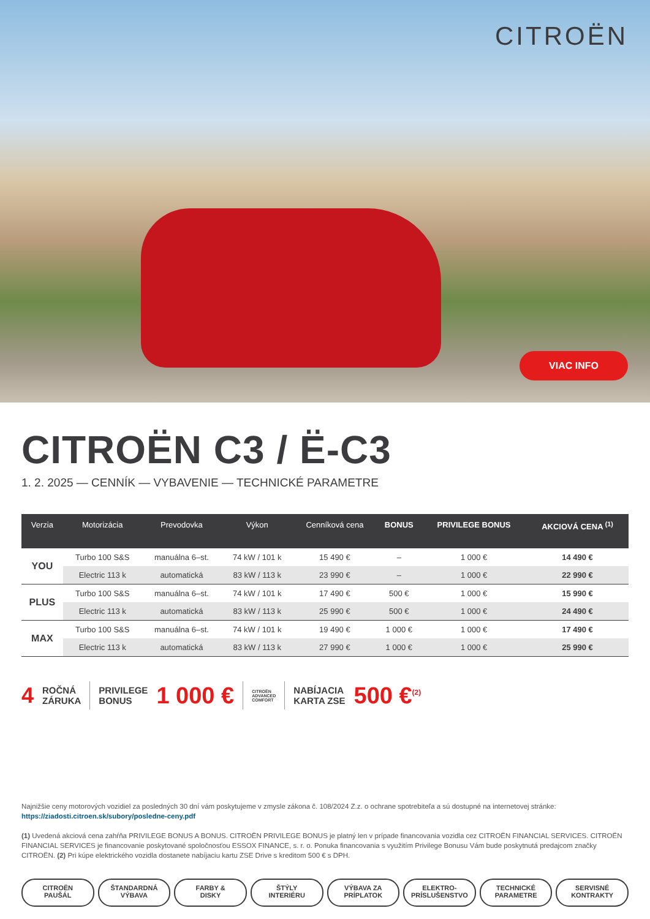CITROËN
VIAC INFO
CITROËN C3 / Ë-C3
1. 2. 2025 — CENNÍK — VYBAVENIE — TECHNICKÉ PARAMETRE
| Verzia | Motorizácia | Prevodovka | Výkon | Cenníková cena | BONUS | PRIVILEGE BONUS | AKCIOVÁ CENA <sup>(1)</sup> |
| --- | --- | --- | --- | --- | --- | --- | --- |
| YOU | Turbo 100 S&S | manuálna 6–st. | 74 kW / 101 k | 15 490 € | – | 1 000 € | 14 490 € |
| | Electric 113 k | automatická | 83 kW / 113 k | 23 990 € | – | 1 000 € | 22 990 € |
| PLUS | Turbo 100 S&S | manuálna 6–st. | 74 kW / 101 k | 17 490 € | 500 € | 1 000 € | 15 990 € |
| | Electric 113 k | automatická | 83 kW / 113 k | 25 990 € | 500 € | 1 000 € | 24 490 € |
| MAX | Turbo 100 S&S | manuálna 6–st. | 74 kW / 101 k | 19 490 € | 1 000 € | 1 000 € | 17 490 € |
| | Electric 113 k | automatická | 83 kW / 113 k | 27 990 € | 1 000 € | 1 000 € | 25 990 € |
4 ROČNÁ
ZÁRUKA
PRIVILEGE
BONUS 1 000 €
CITROËN
ADVANCED
COMFORT
NABÍJACIA
KARTA ZSE 500 €<sup>(2)</sup>
Najnižšie ceny motorových vozidiel za posledných 30 dní vám poskytujeme v zmysle zákona č. 108/2024 Z.z. o ochrane spotrebiteľa a sú dostupné na internetovej stránke: https://ziadosti.citroen.sk/subory/posledne-ceny.pdf
(1) Uvedená akciová cena zahŕňa PRIVILEGE BONUS A BONUS. CITROËN PRIVILEGE BONUS je platný len v prípade financovania vozidla cez CITROËN FINANCIAL SERVICES. CITROËN FINANCIAL SERVICES je financovanie poskytované spoločnosťou ESSOX FINANCE, s. r. o. Ponuka financovania s využitím Privilege Bonusu Vám bude poskytnutá predajcom značky CITROËN. (2) Pri kúpe elektrického vozidla dostanete nabíjaciu kartu ZSE Drive s kreditom 500 € s DPH.
CITROËN
PAUŠÁL
ŠTANDARDNÁ
VÝBAVA
FARBY &
DISKY
ŠTÝLY
INTERIÉRU
VÝBAVA ZA
PRÍPLATOK
ELEKTRO-
PRÍSLUŠENSTVO
TECHNICKÉ
PARAMETRE
SERVISNÉ
KONTRAKTY